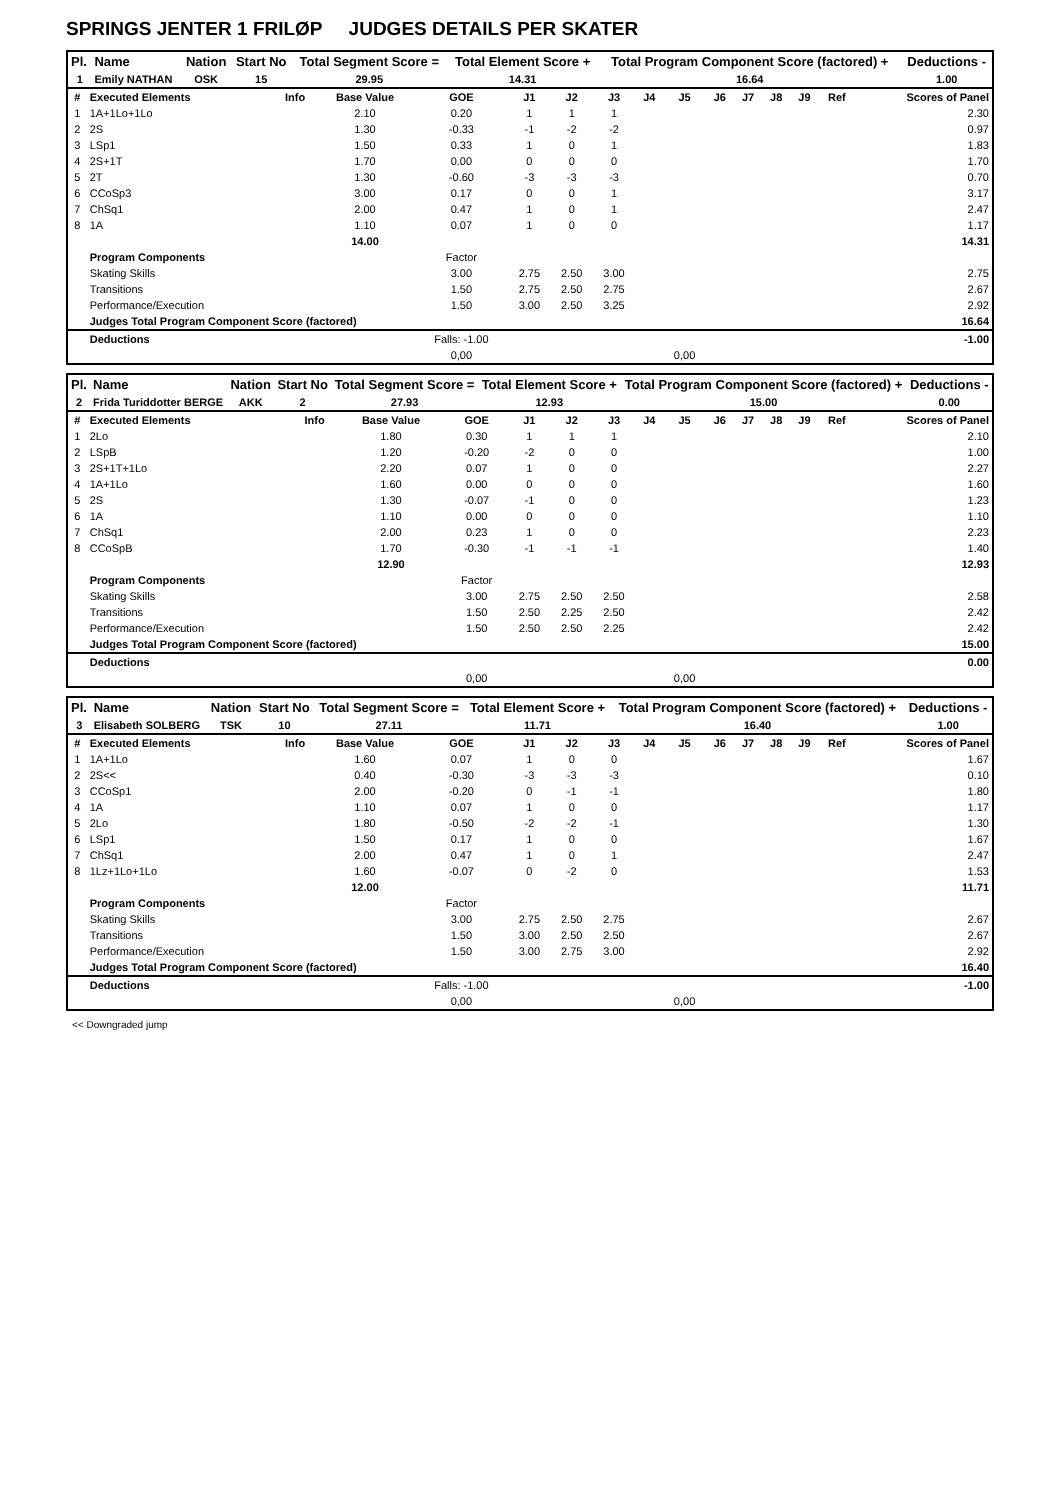SPRINGS JENTER 1 FRILØP JUDGES DETAILS PER SKATER
| Pl. | Name | Nation | Start No | Total Segment Score = | Total Element Score + | Total Program Component Score (factored) + | Deductions - |
| --- | --- | --- | --- | --- | --- | --- | --- |
| 1 | Emily NATHAN | OSK | 15 | 29.95 | 14.31 | 16.64 | 1.00 |
| # | Executed Elements | Info | Base Value | GOE | J1 | J2 | J3 | J4 | J5 | J6 | J7 | J8 | J9 | Ref | Scores of Panel |
| 1 | 1A+1Lo+1Lo | | 2.10 | 0.20 | 1 | 1 | 1 | | | | | | | | 2.30 |
| 2 | 2S | | 1.30 | -0.33 | -1 | -2 | -2 | | | | | | | | 0.97 |
| 3 | LSp1 | | 1.50 | 0.33 | 1 | 0 | 1 | | | | | | | | 1.83 |
| 4 | 2S+1T | | 1.70 | 0.00 | 0 | 0 | 0 | | | | | | | | 1.70 |
| 5 | 2T | | 1.30 | -0.60 | -3 | -3 | -3 | | | | | | | | 0.70 |
| 6 | CCoSp3 | | 3.00 | 0.17 | 0 | 0 | 1 | | | | | | | | 3.17 |
| 7 | ChSq1 | | 2.00 | 0.47 | 1 | 0 | 1 | | | | | | | | 2.47 |
| 8 | 1A | | 1.10 | 0.07 | 1 | 0 | 0 | | | | | | | | 1.17 |
| | | | 14.00 | | | | | | | | | | | | 14.31 |
| | Program Components | | | Factor | | | | | | | | | | | |
| | Skating Skills | | | 3.00 | 2.75 | 2.50 | 3.00 | | | | | | | | 2.75 |
| | Transitions | | | 1.50 | 2.75 | 2.50 | 2.75 | | | | | | | | 2.67 |
| | Performance/Execution | | | 1.50 | 3.00 | 2.50 | 3.25 | | | | | | | | 2.92 |
| | Judges Total Program Component Score (factored) | | | | | | | | | | | | | | 16.64 |
| | Deductions | | | Falls: -1.00 | | | | | | | | | | | -1.00 |
| | | | | 0,00 | | | | | 0,00 | | | | | | |
| Pl. | Name | Nation | Start No | Total Segment Score = | Total Element Score + | Total Program Component Score (factored) + | Deductions - |
| --- | --- | --- | --- | --- | --- | --- | --- |
| 2 | Frida Turiddotter BERGE | AKK | 2 | 27.93 | 12.93 | 15.00 | 0.00 |
| # | Executed Elements | Info | Base Value | GOE | J1 | J2 | J3 | J4 | J5 | J6 | J7 | J8 | J9 | Ref | Scores of Panel |
| 1 | 2Lo | | 1.80 | 0.30 | 1 | 1 | 1 | | | | | | | | 2.10 |
| 2 | LSpB | | 1.20 | -0.20 | -2 | 0 | 0 | | | | | | | | 1.00 |
| 3 | 2S+1T+1Lo | | 2.20 | 0.07 | 1 | 0 | 0 | | | | | | | | 2.27 |
| 4 | 1A+1Lo | | 1.60 | 0.00 | 0 | 0 | 0 | | | | | | | | 1.60 |
| 5 | 2S | | 1.30 | -0.07 | -1 | 0 | 0 | | | | | | | | 1.23 |
| 6 | 1A | | 1.10 | 0.00 | 0 | 0 | 0 | | | | | | | | 1.10 |
| 7 | ChSq1 | | 2.00 | 0.23 | 1 | 0 | 0 | | | | | | | | 2.23 |
| 8 | CCoSpB | | 1.70 | -0.30 | -1 | -1 | -1 | | | | | | | | 1.40 |
| | | | 12.90 | | | | | | | | | | | | 12.93 |
| | Program Components | | | Factor | | | | | | | | | | | |
| | Skating Skills | | | 3.00 | 2.75 | 2.50 | 2.50 | | | | | | | | 2.58 |
| | Transitions | | | 1.50 | 2.50 | 2.25 | 2.50 | | | | | | | | 2.42 |
| | Performance/Execution | | | 1.50 | 2.50 | 2.50 | 2.25 | | | | | | | | 2.42 |
| | Judges Total Program Component Score (factored) | | | | | | | | | | | | | | 15.00 |
| | Deductions | | | | | | | | | | | | | | 0.00 |
| | | | | 0,00 | | | | | 0,00 | | | | | | |
| Pl. | Name | Nation | Start No | Total Segment Score = | Total Element Score + | Total Program Component Score (factored) + | Deductions - |
| --- | --- | --- | --- | --- | --- | --- | --- |
| 3 | Elisabeth SOLBERG | TSK | 10 | 27.11 | 11.71 | 16.40 | 1.00 |
| # | Executed Elements | Info | Base Value | GOE | J1 | J2 | J3 | J4 | J5 | J6 | J7 | J8 | J9 | Ref | Scores of Panel |
| 1 | 1A+1Lo | | 1.60 | 0.07 | 1 | 0 | 0 | | | | | | | | 1.67 |
| 2 | 2S<< | | 0.40 | -0.30 | -3 | -3 | -3 | | | | | | | | 0.10 |
| 3 | CCoSp1 | | 2.00 | -0.20 | 0 | -1 | -1 | | | | | | | | 1.80 |
| 4 | 1A | | 1.10 | 0.07 | 1 | 0 | 0 | | | | | | | | 1.17 |
| 5 | 2Lo | | 1.80 | -0.50 | -2 | -2 | -1 | | | | | | | | 1.30 |
| 6 | LSp1 | | 1.50 | 0.17 | 1 | 0 | 0 | | | | | | | | 1.67 |
| 7 | ChSq1 | | 2.00 | 0.47 | 1 | 0 | 1 | | | | | | | | 2.47 |
| 8 | 1Lz+1Lo+1Lo | | 1.60 | -0.07 | 0 | -2 | 0 | | | | | | | | 1.53 |
| | | | 12.00 | | | | | | | | | | | | 11.71 |
| | Program Components | | | Factor | | | | | | | | | | | |
| | Skating Skills | | | 3.00 | 2.75 | 2.50 | 2.75 | | | | | | | | 2.67 |
| | Transitions | | | 1.50 | 3.00 | 2.50 | 2.50 | | | | | | | | 2.67 |
| | Performance/Execution | | | 1.50 | 3.00 | 2.75 | 3.00 | | | | | | | | 2.92 |
| | Judges Total Program Component Score (factored) | | | | | | | | | | | | | | 16.40 |
| | Deductions | | | Falls: -1.00 | | | | | | | | | | | -1.00 |
| | | | | 0,00 | | | | | 0,00 | | | | | | |
<< Downgraded jump